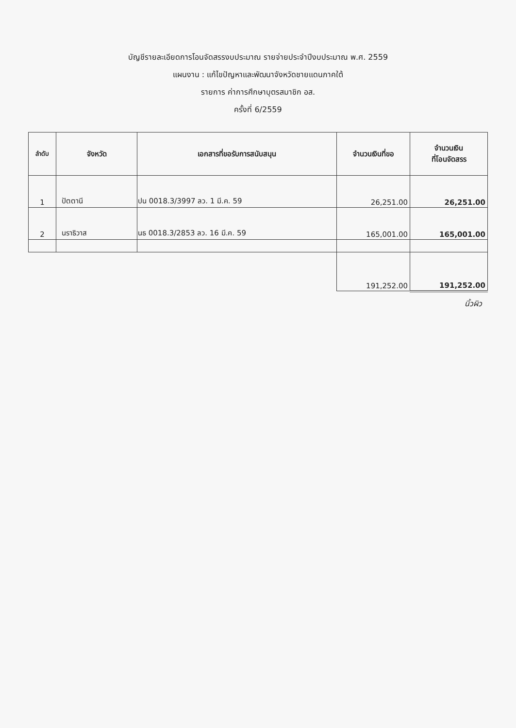บัญชีรายละเอียดการโอนจัดสรรงบประมาณ รายจ่ายประจำปีงบประมาณ พ.ศ. 2559
แผนงาน : แก้ไขปัญหาและพัฒนาจังหวัดชายแดนภาคใต้
รายการ ค่าการศึกษาบุตรสมาชิก อส.
ครั้งที่ 6/2559
| ลำดับ | จังหวัด | เอกสารที่ขอรับการสนับสนุน | จำนวนเงินที่ขอ | จำนวนเงิน ที่โอนจัดสรร |
| --- | --- | --- | --- | --- |
| 1 | ปัตตานี | ปน 0018.3/3997 ลว. 1 มี.ค. 59 | 26,251.00 | 26,251.00 |
| 2 | นราธิวาส | นธ 0018.3/2853 ลว. 16 มี.ค. 59 | 165,001.00 | 165,001.00 |
| | | | 191,252.00 | 191,252.00 |
นิ้วผิว